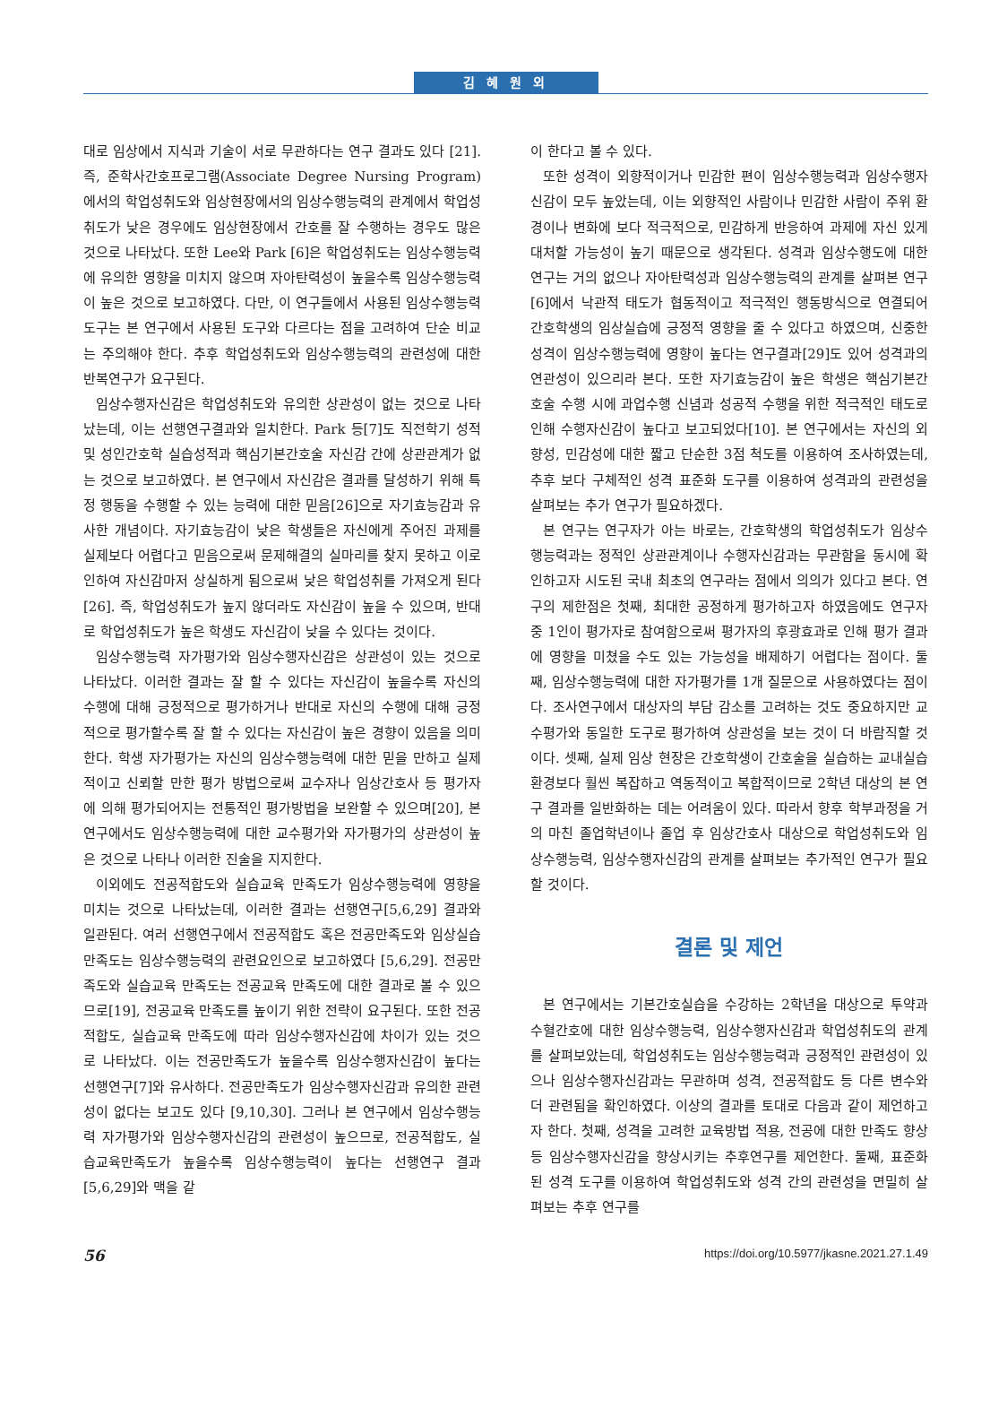김 혜 원 외
대로 임상에서 지식과 기술이 서로 무관하다는 연구 결과도 있다 [21]. 즉, 준학사간호프로그램(Associate Degree Nursing Program)에서의 학업성취도와 임상현장에서의 임상수행능력의 관계에서 학업성취도가 낮은 경우에도 임상현장에서 간호를 잘 수행하는 경우도 많은 것으로 나타났다. 또한 Lee와 Park [6]은 학업성취도는 임상수행능력에 유의한 영향을 미치지 않으며 자아탄력성이 높을수록 임상수행능력이 높은 것으로 보고하였다. 다만, 이 연구들에서 사용된 임상수행능력 도구는 본 연구에서 사용된 도구와 다르다는 점을 고려하여 단순 비교는 주의해야 한다. 추후 학업성취도와 임상수행능력의 관련성에 대한 반복연구가 요구된다.
임상수행자신감은 학업성취도와 유의한 상관성이 없는 것으로 나타났는데, 이는 선행연구결과와 일치한다. Park 등[7]도 직전학기 성적 및 성인간호학 실습성적과 핵심기본간호술 자신감 간에 상관관계가 없는 것으로 보고하였다. 본 연구에서 자신감은 결과를 달성하기 위해 특정 행동을 수행할 수 있는 능력에 대한 믿음[26]으로 자기효능감과 유사한 개념이다. 자기효능감이 낮은 학생들은 자신에게 주어진 과제를 실제보다 어렵다고 믿음으로써 문제해결의 실마리를 찾지 못하고 이로 인하여 자신감마저 상실하게 됨으로써 낮은 학업성취를 가져오게 된다[26]. 즉, 학업성취도가 높지 않더라도 자신감이 높을 수 있으며, 반대로 학업성취도가 높은 학생도 자신감이 낮을 수 있다는 것이다.
임상수행능력 자가평가와 임상수행자신감은 상관성이 있는 것으로 나타났다. 이러한 결과는 잘 할 수 있다는 자신감이 높을수록 자신의 수행에 대해 긍정적으로 평가하거나 반대로 자신의 수행에 대해 긍정적으로 평가할수록 잘 할 수 있다는 자신감이 높은 경향이 있음을 의미한다. 학생 자가평가는 자신의 임상수행능력에 대한 믿을 만하고 실제적이고 신뢰할 만한 평가 방법으로써 교수자나 임상간호사 등 평가자에 의해 평가되어지는 전통적인 평가방법을 보완할 수 있으며[20], 본 연구에서도 임상수행능력에 대한 교수평가와 자가평가의 상관성이 높은 것으로 나타나 이러한 진술을 지지한다.
이외에도 전공적합도와 실습교육 만족도가 임상수행능력에 영향을 미치는 것으로 나타났는데, 이러한 결과는 선행연구[5,6,29] 결과와 일관된다. 여러 선행연구에서 전공적합도 혹은 전공만족도와 임상실습만족도는 임상수행능력의 관련요인으로 보고하였다 [5,6,29]. 전공만족도와 실습교육 만족도는 전공교육 만족도에 대한 결과로 볼 수 있으므로[19], 전공교육 만족도를 높이기 위한 전략이 요구된다. 또한 전공적합도, 실습교육 만족도에 따라 임상수행자신감에 차이가 있는 것으로 나타났다. 이는 전공만족도가 높을수록 임상수행자신감이 높다는 선행연구[7]와 유사하다. 전공만족도가 임상수행자신감과 유의한 관련성이 없다는 보고도 있다 [9,10,30]. 그러나 본 연구에서 임상수행능력 자가평가와 임상수행자신감의 관련성이 높으므로, 전공적합도, 실습교육만족도가 높을수록 임상수행능력이 높다는 선행연구 결과[5,6,29]와 맥을 같
이 한다고 볼 수 있다.
또한 성격이 외향적이거나 민감한 편이 임상수행능력과 임상수행자신감이 모두 높았는데, 이는 외향적인 사람이나 민감한 사람이 주위 환경이나 변화에 보다 적극적으로, 민감하게 반응하여 과제에 자신 있게 대처할 가능성이 높기 때문으로 생각된다. 성격과 임상수행도에 대한 연구는 거의 없으나 자아탄력성과 임상수행능력의 관계를 살펴본 연구[6]에서 낙관적 태도가 협동적이고 적극적인 행동방식으로 연결되어 간호학생의 임상실습에 긍정적 영향을 줄 수 있다고 하였으며, 신중한 성격이 임상수행능력에 영향이 높다는 연구결과[29]도 있어 성격과의 연관성이 있으리라 본다. 또한 자기효능감이 높은 학생은 핵심기본간호술 수행 시에 과업수행 신념과 성공적 수행을 위한 적극적인 태도로 인해 수행자신감이 높다고 보고되었다[10]. 본 연구에서는 자신의 외향성, 민감성에 대한 짧고 단순한 3점 척도를 이용하여 조사하였는데, 추후 보다 구체적인 성격 표준화 도구를 이용하여 성격과의 관련성을 살펴보는 추가 연구가 필요하겠다.
본 연구는 연구자가 아는 바로는, 간호학생의 학업성취도가 임상수행능력과는 정적인 상관관계이나 수행자신감과는 무관함을 동시에 확인하고자 시도된 국내 최초의 연구라는 점에서 의의가 있다고 본다. 연구의 제한점은 첫째, 최대한 공정하게 평가하고자 하였음에도 연구자 중 1인이 평가자로 참여함으로써 평가자의 후광효과로 인해 평가 결과에 영향을 미쳤을 수도 있는 가능성을 배제하기 어렵다는 점이다. 둘째, 임상수행능력에 대한 자가평가를 1개 질문으로 사용하였다는 점이다. 조사연구에서 대상자의 부담 감소를 고려하는 것도 중요하지만 교수평가와 동일한 도구로 평가하여 상관성을 보는 것이 더 바람직할 것이다. 셋째, 실제 임상 현장은 간호학생이 간호술을 실습하는 교내실습 환경보다 훨씬 복잡하고 역동적이고 복합적이므로 2학년 대상의 본 연구 결과를 일반화하는 데는 어려움이 있다. 따라서 향후 학부과정을 거의 마친 졸업학년이나 졸업 후 임상간호사 대상으로 학업성취도와 임상수행능력, 임상수행자신감의 관계를 살펴보는 추가적인 연구가 필요할 것이다.
결론 및 제언
본 연구에서는 기본간호실습을 수강하는 2학년을 대상으로 투약과 수혈간호에 대한 임상수행능력, 임상수행자신감과 학업성취도의 관계를 살펴보았는데, 학업성취도는 임상수행능력과 긍정적인 관련성이 있으나 임상수행자신감과는 무관하며 성격, 전공적합도 등 다른 변수와 더 관련됨을 확인하였다. 이상의 결과를 토대로 다음과 같이 제언하고자 한다. 첫째, 성격을 고려한 교육방법 적용, 전공에 대한 만족도 향상 등 임상수행자신감을 향상시키는 추후연구를 제언한다. 둘째, 표준화된 성격 도구를 이용하여 학업성취도와 성격 간의 관련성을 면밀히 살펴보는 추후 연구를
56 https://doi.org/10.5977/jkasne.2021.27.1.49